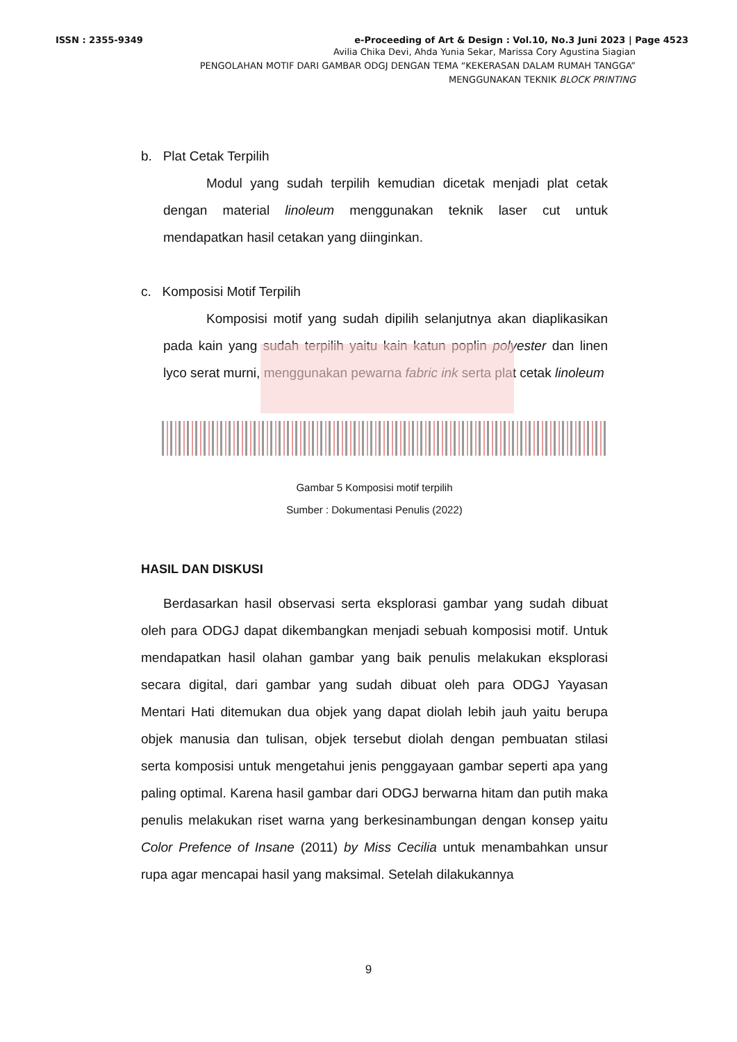ISSN : 2355-9349 e-Proceeding of Art & Design : Vol.10, No.3 Juni 2023 | Page 4523
Avilia Chika Devi, Ahda Yunia Sekar, Marissa Cory Agustina Siagian
PENGOLAHAN MOTIF DARI GAMBAR ODGJ DENGAN TEMA “KEKERASAN DALAM RUMAH TANGGA”
MENGGUNAKAN TEKNIK BLOCK PRINTING
b. Plat Cetak Terpilih
Modul yang sudah terpilih kemudian dicetak menjadi plat cetak dengan material linoleum menggunakan teknik laser cut untuk mendapatkan hasil cetakan yang diinginkan.
c. Komposisi Motif Terpilih
Komposisi motif yang sudah dipilih selanjutnya akan diaplikasikan pada kain yang sudah terpilih yaitu kain katun poplin polyester dan linen lyco serat murni, menggunakan pewarna fabric ink serta plat cetak linoleum
Gambar 5 Komposisi motif terpilih
Sumber : Dokumentasi Penulis (2022)
HASIL DAN DISKUSI
Berdasarkan hasil observasi serta eksplorasi gambar yang sudah dibuat oleh para ODGJ dapat dikembangkan menjadi sebuah komposisi motif. Untuk mendapatkan hasil olahan gambar yang baik penulis melakukan eksplorasi secara digital, dari gambar yang sudah dibuat oleh para ODGJ Yayasan Mentari Hati ditemukan dua objek yang dapat diolah lebih jauh yaitu berupa objek manusia dan tulisan, objek tersebut diolah dengan pembuatan stilasi serta komposisi untuk mengetahui jenis penggayaan gambar seperti apa yang paling optimal. Karena hasil gambar dari ODGJ berwarna hitam dan putih maka penulis melakukan riset warna yang berkesinambungan dengan konsep yaitu Color Prefence of Insane (2011) by Miss Cecilia untuk menambahkan unsur rupa agar mencapai hasil yang maksimal. Setelah dilakukannya
9